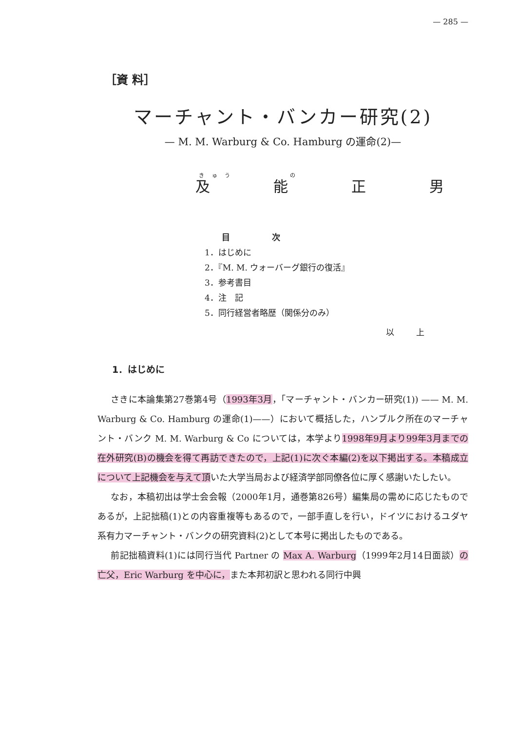— 285 —
［資 料］
マーチャント・バンカー研究(2)
— M. M. Warburg & Co. Hamburg の運命(2)—
及　能　正　男
目 次
1．はじめに
2．『M. M. ウォーバーグ銀行の復活』
3．参考書目
4．注　記
5．同行経営者略歴（関係分のみ）
以 上
1．はじめに
さきに本論集第27巻第4号（1993年3月，「マーチャント・バンカー研究(1)) —— M. M. Warburg & Co. Hamburg の運命(1)——）において概括した，ハンブルク所在のマーチャント・バンク M. M. Warburg & Co については，本学より1998年9月より99年3月までの在外研究(B)の機会を得て再訪できたので，上記(1)に次ぐ本編(2)を以下掲出する。本稿成立について上記機会を与えて頂いた大学当局および経済学部同僚各位に厚く感謝いたしたい。
なお，本稿初出は学士会会報（2000年1月，通巻第826号）編集局の需めに応じたものであるが，上記拙稿(1)との内容重複等もあるので，一部手直しを行い，ドイツにおけるユダヤ系有力マーチャント・バンクの研究資料(2)として本号に掲出したものである。
前記拙稿資料(1)には同行当代 Partner の Max A. Warburg（1999年2月14日面談）の亡父，Eric Warburg を中心に，また本邦初訳と思われる同行中興